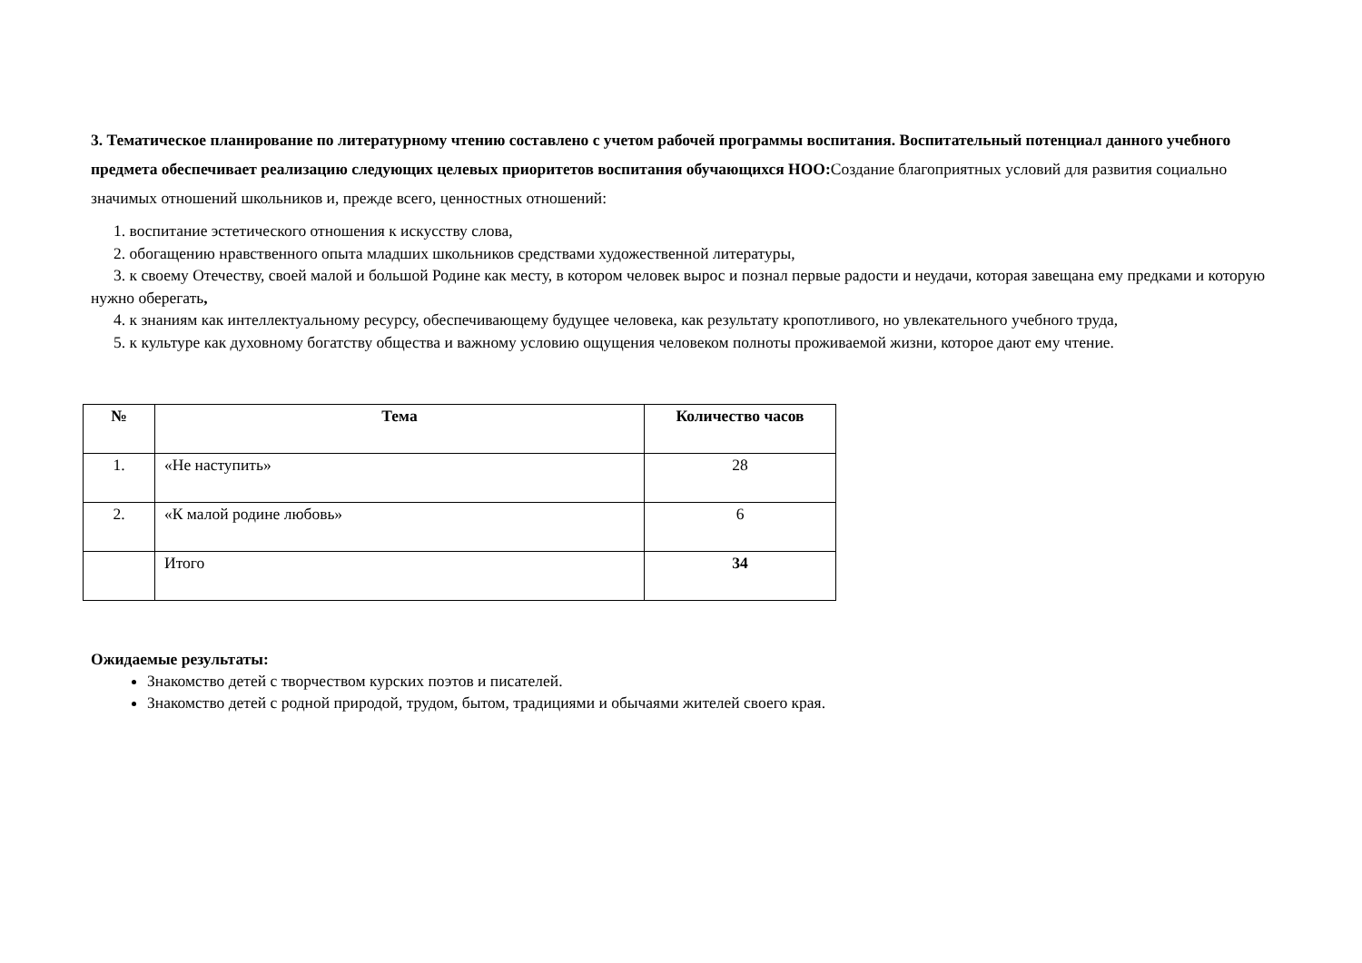3. Тематическое планирование по литературному чтению составлено с учетом рабочей программы воспитания. Воспитательный потенциал данного учебного предмета обеспечивает реализацию следующих целевых приоритетов воспитания обучающихся НОО:Создание благоприятных условий для развития социально значимых отношений школьников и, прежде всего, ценностных отношений:
1. воспитание эстетического отношения к искусству слова,
2. обогащению нравственного опыта младших школьников средствами художественной литературы,
3. к своему Отечеству, своей малой и большой Родине как месту, в котором человек вырос и познал первые радости и неудачи, которая завещана ему предками и которую нужно оберегать,
4. к знаниям как интеллектуальному ресурсу, обеспечивающему будущее человека, как результату кропотливого, но увлекательного учебного труда,
5. к культуре как духовному богатству общества и важному условию ощущения человеком полноты проживаемой жизни, которое дают ему чтение.
| № | Тема | Количество часов |
| --- | --- | --- |
| 1. | «Не наступить» | 28 |
| 2. | «К малой родине любовь» | 6 |
| | Итого | 34 |
Ожидаемые результаты:
Знакомство детей с творчеством курских поэтов и писателей.
Знакомство детей с родной природой, трудом, бытом, традициями и обычаями жителей своего края.